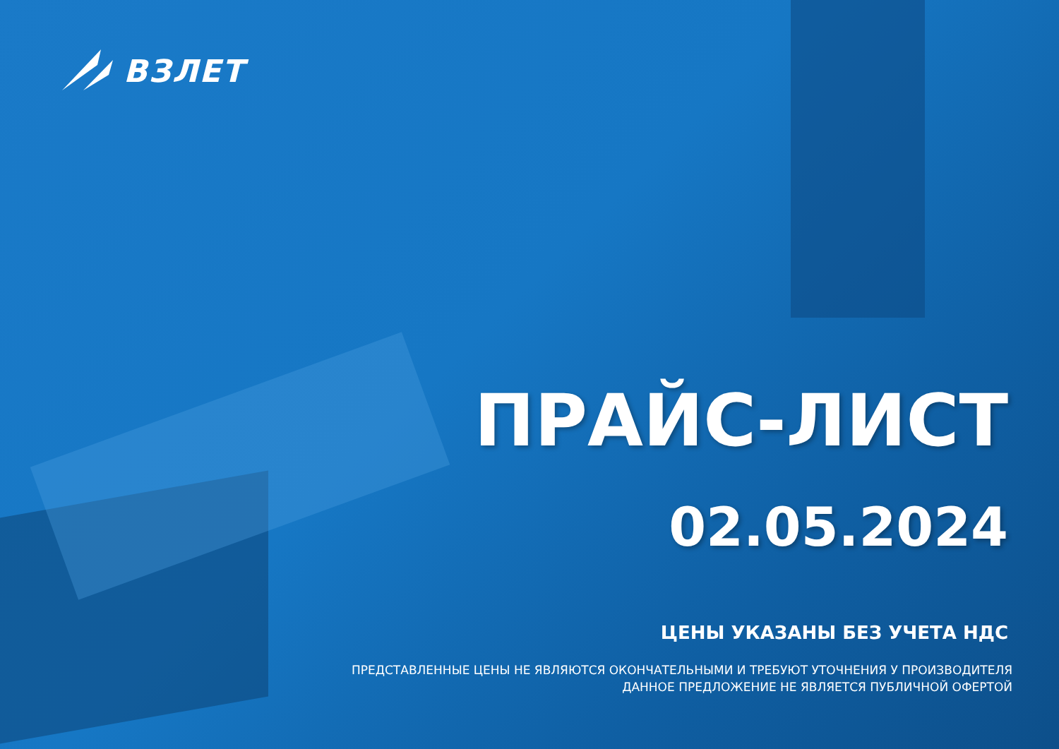ВЗЛЕТ
ПРАЙС-ЛИСТ
02.05.2024
ЦЕНЫ УКАЗАНЫ БЕЗ УЧЕТА НДС
ПРЕДСТАВЛЕННЫЕ ЦЕНЫ НЕ ЯВЛЯЮТСЯ ОКОНЧАТЕЛЬНЫМИ И ТРЕБУЮТ УТОЧНЕНИЯ У ПРОИЗВОДИТЕЛЯ
ДАННОЕ ПРЕДЛОЖЕНИЕ НЕ ЯВЛЯЕТСЯ ПУБЛИЧНОЙ ОФЕРТОЙ